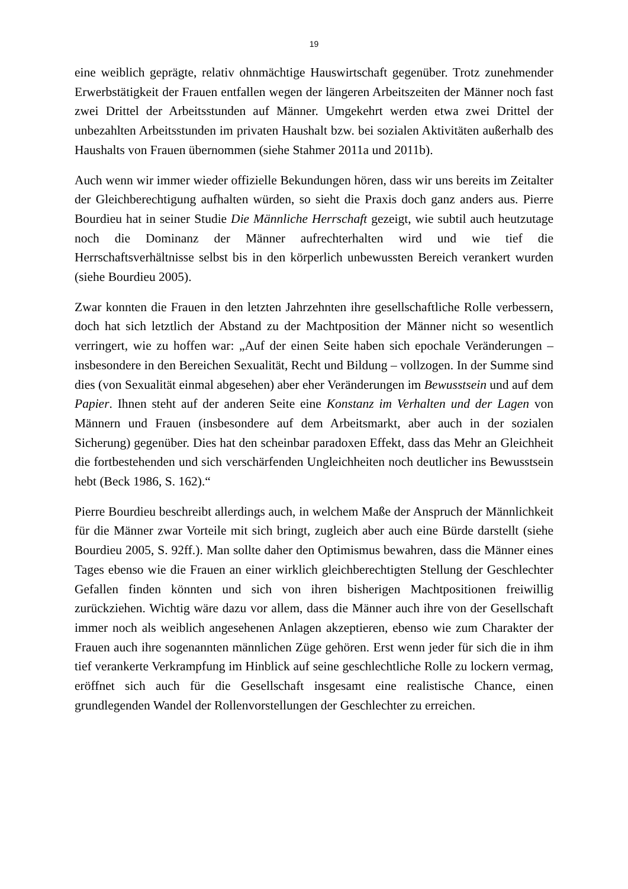19
eine weiblich geprägte, relativ ohnmächtige Hauswirtschaft gegenüber. Trotz zunehmender Erwerbstätigkeit der Frauen entfallen wegen der längeren Arbeitszeiten der Männer noch fast zwei Drittel der Arbeitsstunden auf Männer. Umgekehrt werden etwa zwei Drittel der unbezahlten Arbeitsstunden im privaten Haushalt bzw. bei sozialen Aktivitäten außerhalb des Haushalts von Frauen übernommen (siehe Stahmer 2011a und 2011b).
Auch wenn wir immer wieder offizielle Bekundungen hören, dass wir uns bereits im Zeitalter der Gleichberechtigung aufhalten würden, so sieht die Praxis doch ganz anders aus. Pierre Bourdieu hat in seiner Studie Die Männliche Herrschaft gezeigt, wie subtil auch heutzutage noch die Dominanz der Männer aufrechterhalten wird und wie tief die Herrschaftsverhältnisse selbst bis in den körperlich unbewussten Bereich verankert wurden (siehe Bourdieu 2005).
Zwar konnten die Frauen in den letzten Jahrzehnten ihre gesellschaftliche Rolle verbessern, doch hat sich letztlich der Abstand zu der Machtposition der Männer nicht so wesentlich verringert, wie zu hoffen war: „Auf der einen Seite haben sich epochale Veränderungen – insbesondere in den Bereichen Sexualität, Recht und Bildung – vollzogen. In der Summe sind dies (von Sexualität einmal abgesehen) aber eher Veränderungen im Bewusstsein und auf dem Papier. Ihnen steht auf der anderen Seite eine Konstanz im Verhalten und der Lagen von Männern und Frauen (insbesondere auf dem Arbeitsmarkt, aber auch in der sozialen Sicherung) gegenüber. Dies hat den scheinbar paradoxen Effekt, dass das Mehr an Gleichheit die fortbestehenden und sich verschärfenden Ungleichheiten noch deutlicher ins Bewusstsein hebt (Beck 1986, S. 162).“
Pierre Bourdieu beschreibt allerdings auch, in welchem Maße der Anspruch der Männlichkeit für die Männer zwar Vorteile mit sich bringt, zugleich aber auch eine Bürde darstellt (siehe Bourdieu 2005, S. 92ff.). Man sollte daher den Optimismus bewahren, dass die Männer eines Tages ebenso wie die Frauen an einer wirklich gleichberechtigten Stellung der Geschlechter Gefallen finden könnten und sich von ihren bisherigen Machtpositionen freiwillig zurückziehen. Wichtig wäre dazu vor allem, dass die Männer auch ihre von der Gesellschaft immer noch als weiblich angesehenen Anlagen akzeptieren, ebenso wie zum Charakter der Frauen auch ihre sogenannten männlichen Züge gehören. Erst wenn jeder für sich die in ihm tief verankerte Verkrampfung im Hinblick auf seine geschlechtliche Rolle zu lockern vermag, eröffnet sich auch für die Gesellschaft insgesamt eine realistische Chance, einen grundlegenden Wandel der Rollenvorstellungen der Geschlechter zu erreichen.